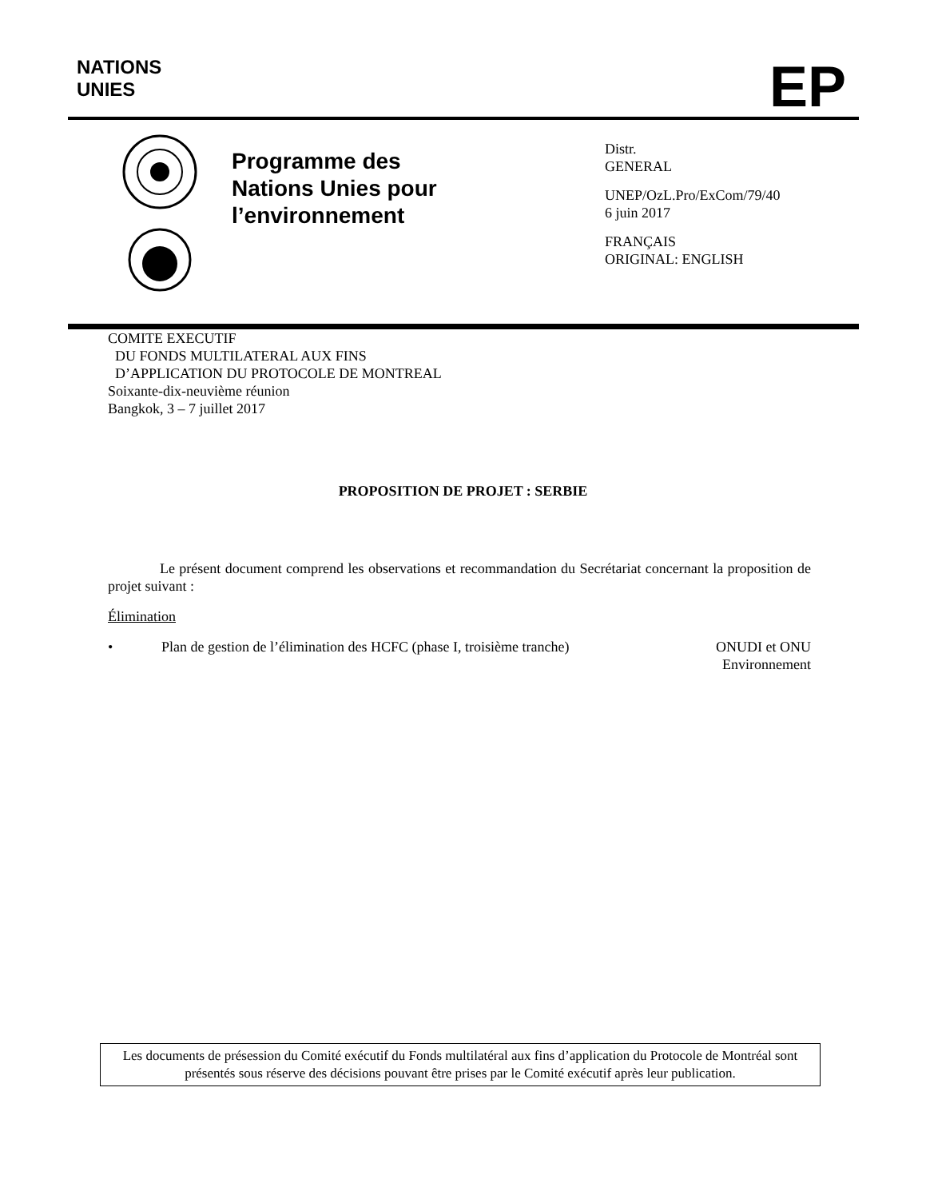NATIONS
UNIES
EP
Programme des
Nations Unies pour
l’environnement
Distr.
GENERAL
UNEP/OzL.Pro/ExCom/79/40
6 juin 2017
FRANÇAIS
ORIGINAL: ENGLISH
COMITE EXECUTIF
DU FONDS MULTILATERAL AUX FINS
D’APPLICATION DU PROTOCOLE DE MONTREAL
Soixante-dix-neuvième réunion
Bangkok, 3 – 7 juillet 2017
PROPOSITION DE PROJET : SERBIE
Le présent document comprend les observations et recommandation du Secrétariat concernant la proposition de projet suivant :
Élimination
• Plan de gestion de l’élimination des HCFC (phase I, troisième tranche) ONUDI et ONU
Environnement
Les documents de présession du Comité exécutif du Fonds multilatéral aux fins d’application du Protocole de Montréal sont présentés sous réserve des décisions pouvant être prises par le Comité exécutif après leur publication.